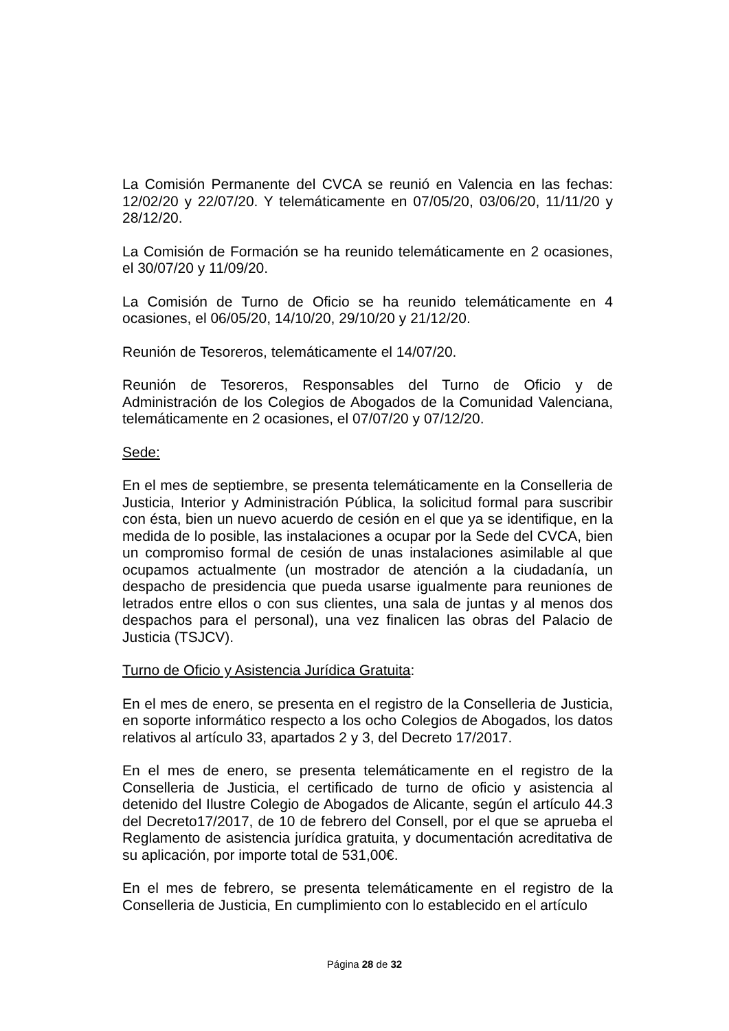La Comisión Permanente del CVCA se reunió en Valencia en las fechas: 12/02/20 y 22/07/20. Y telemáticamente en 07/05/20, 03/06/20, 11/11/20 y 28/12/20.
La Comisión de Formación se ha reunido telemáticamente en 2 ocasiones, el 30/07/20 y 11/09/20.
La Comisión de Turno de Oficio se ha reunido telemáticamente en 4 ocasiones, el 06/05/20, 14/10/20, 29/10/20 y 21/12/20.
Reunión de Tesoreros, telemáticamente el 14/07/20.
Reunión de Tesoreros, Responsables del Turno de Oficio y de Administración de los Colegios de Abogados de la Comunidad Valenciana, telemáticamente en 2 ocasiones, el 07/07/20 y 07/12/20.
Sede:
En el mes de septiembre, se presenta telemáticamente en la Conselleria de Justicia, Interior y Administración Pública, la solicitud formal para suscribir con ésta, bien un nuevo acuerdo de cesión en el que ya se identifique, en la medida de lo posible, las instalaciones a ocupar por la Sede del CVCA, bien un compromiso formal de cesión de unas instalaciones asimilable al que ocupamos actualmente (un mostrador de atención a la ciudadanía, un despacho de presidencia que pueda usarse igualmente para reuniones de letrados entre ellos o con sus clientes, una sala de juntas y al menos dos despachos para el personal), una vez finalicen las obras del Palacio de Justicia (TSJCV).
Turno de Oficio y Asistencia Jurídica Gratuita:
En el mes de enero, se presenta en el registro de la Conselleria de Justicia, en soporte informático respecto a los ocho Colegios de Abogados, los datos relativos al artículo 33, apartados 2 y 3, del Decreto 17/2017.
En el mes de enero, se presenta telemáticamente en el registro de la Conselleria de Justicia, el certificado de turno de oficio y asistencia al detenido del Ilustre Colegio de Abogados de Alicante, según el artículo 44.3 del Decreto17/2017, de 10 de febrero del Consell, por el que se aprueba el Reglamento de asistencia jurídica gratuita, y documentación acreditativa de su aplicación, por importe total de 531,00€.
En el mes de febrero, se presenta telemáticamente en el registro de la Conselleria de Justicia, En cumplimiento con lo establecido en el artículo
Página 28 de 32